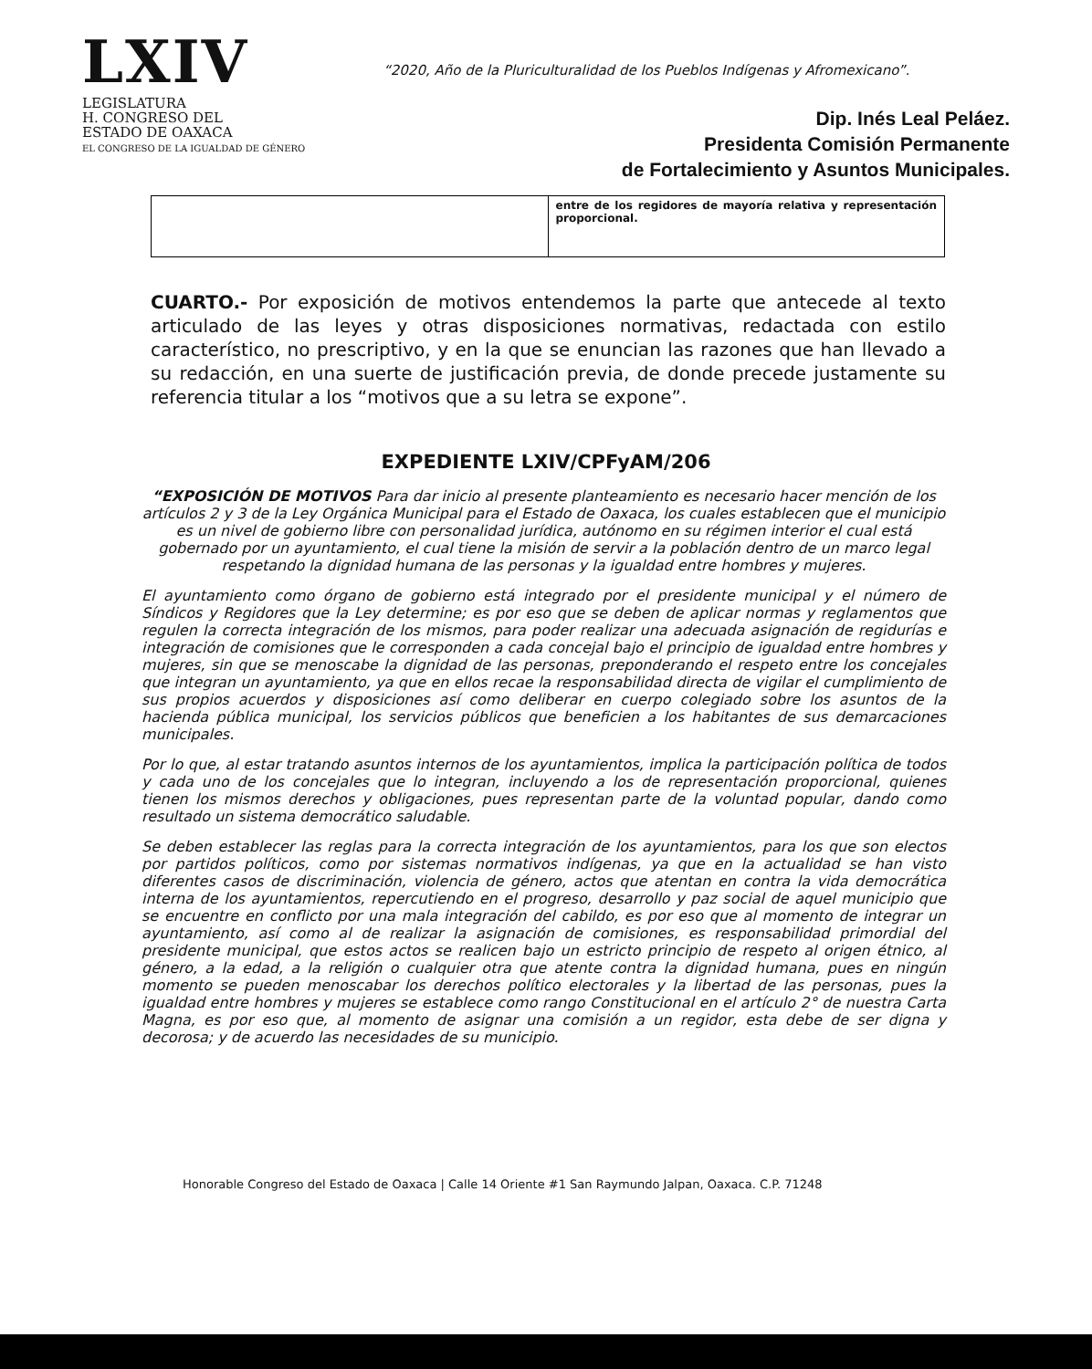LXIV
LEGISLATURA
H. CONGRESO DEL
ESTADO DE OAXACA
EL CONGRESO DE LA IGUALDAD DE GÉNERO
“2020, Año de la Pluriculturalidad de los Pueblos Indígenas y Afromexicano”.
Dip. Inés Leal Peláez.
Presidenta Comisión Permanente
de Fortalecimiento y Asuntos Municipales.
| | entre de los regidores de mayoría relativa y representación proporcional. |
CUARTO.- Por exposición de motivos entendemos la parte que antecede al texto articulado de las leyes y otras disposiciones normativas, redactada con estilo característico, no prescriptivo, y en la que se enuncian las razones que han llevado a su redacción, en una suerte de justificación previa, de donde precede justamente su referencia titular a los “motivos que a su letra se expone”.
EXPEDIENTE LXIV/CPFyAM/206
“EXPOSICIÓN DE MOTIVOS Para dar inicio al presente planteamiento es necesario hacer mención de los artículos 2 y 3 de la Ley Orgánica Municipal para el Estado de Oaxaca, los cuales establecen que el municipio es un nivel de gobierno libre con personalidad jurídica, autónomo en su régimen interior el cual está gobernado por un ayuntamiento, el cual tiene la misión de servir a la población dentro de un marco legal respetando la dignidad humana de las personas y la igualdad entre hombres y mujeres.
El ayuntamiento como órgano de gobierno está integrado por el presidente municipal y el número de Síndicos y Regidores que la Ley determine; es por eso que se deben de aplicar normas y reglamentos que regulen la correcta integración de los mismos, para poder realizar una adecuada asignación de regidurías e integración de comisiones que le corresponden a cada concejal bajo el principio de igualdad entre hombres y mujeres, sin que se menoscabe la dignidad de las personas, preponderando el respeto entre los concejales que integran un ayuntamiento, ya que en ellos recae la responsabilidad directa de vigilar el cumplimiento de sus propios acuerdos y disposiciones así como deliberar en cuerpo colegiado sobre los asuntos de la hacienda pública municipal, los servicios públicos que beneficien a los habitantes de sus demarcaciones municipales.
Por lo que, al estar tratando asuntos internos de los ayuntamientos, implica la participación política de todos y cada uno de los concejales que lo integran, incluyendo a los de representación proporcional, quienes tienen los mismos derechos y obligaciones, pues representan parte de la voluntad popular, dando como resultado un sistema democrático saludable.
Se deben establecer las reglas para la correcta integración de los ayuntamientos, para los que son electos por partidos políticos, como por sistemas normativos indígenas, ya que en la actualidad se han visto diferentes casos de discriminación, violencia de género, actos que atentan en contra la vida democrática interna de los ayuntamientos, repercutiendo en el progreso, desarrollo y paz social de aquel municipio que se encuentre en conflicto por una mala integración del cabildo, es por eso que al momento de integrar un ayuntamiento, así como al de realizar la asignación de comisiones, es responsabilidad primordial del presidente municipal, que estos actos se realicen bajo un estricto principio de respeto al origen étnico, al género, a la edad, a la religión o cualquier otra que atente contra la dignidad humana, pues en ningún momento se pueden menoscabar los derechos político electorales y la libertad de las personas, pues la igualdad entre hombres y mujeres se establece como rango Constitucional en el artículo 2° de nuestra Carta Magna, es por eso que, al momento de asignar una comisión a un regidor, esta debe de ser digna y decorosa; y de acuerdo las necesidades de su municipio.
Honorable Congreso del Estado de Oaxaca | Calle 14 Oriente #1 San Raymundo Jalpan, Oaxaca. C.P. 71248